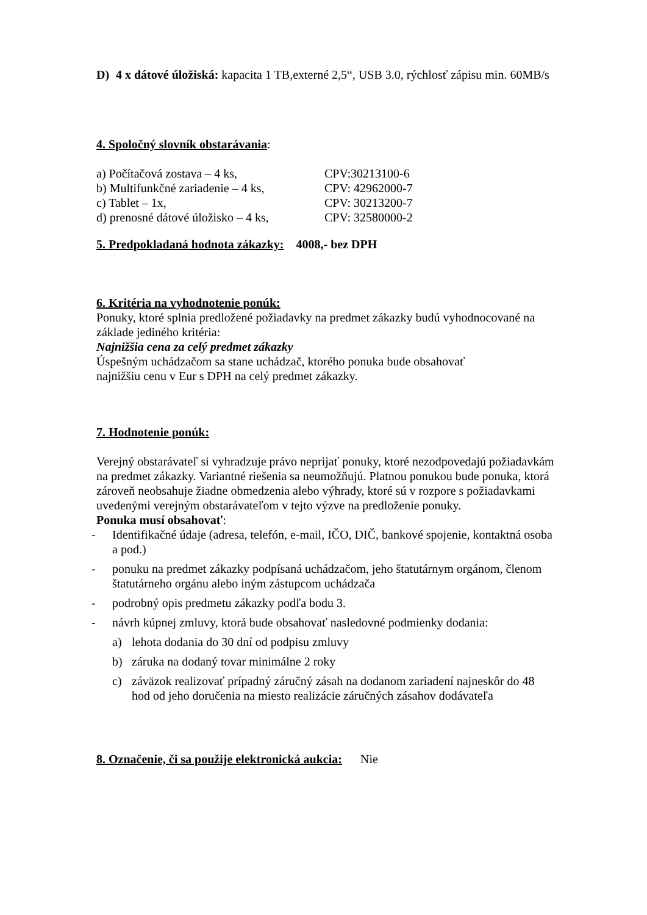D) 4 x dátové úložiská: kapacita 1 TB,externé 2,5“, USB 3.0, rýchlosť zápisu min. 60MB/s
4. Spoločný slovník obstarávania:
a) Počítačová zostava – 4 ks, CPV:30213100-6
b) Multifunkčné zariadenie – 4 ks, CPV: 42962000-7
c) Tablet – 1x, CPV: 30213200-7
d) prenosné dátové úložisko – 4 ks, CPV: 32580000-2
5. Predpokladaná hodnota zákazky: 4008,- bez DPH
6. Kritéria na vyhodnotenie ponúk:
Ponuky, ktoré splnia predložené požiadavky na predmet zákazky budú vyhodnocované na základe jediného kritéria:
Najnižšia cena za celý predmet zákazky
Úspešným uchádzačom sa stane uchádzač, ktorého ponuka bude obsahovať
najnižšiu cenu v Eur s DPH na celý predmet zákazky.
7. Hodnotenie ponúk:
Verejný obstarávateľ si vyhradzuje právo neprijať ponuky, ktoré nezodpovedajú požiadavkám na predmet zákazky. Variantné riešenia sa neumožňujú. Platnou ponukou bude ponuka, ktorá zároveň neobsahuje žiadne obmedzenia alebo výhrady, ktoré sú v rozpore s požiadavkami uvedenými verejným obstarávateľom v tejto výzve na predloženie ponuky.
Ponuka musí obsahovať:
- Identifikačné údaje (adresa, telefón, e-mail, IČO, DIČ, bankové spojenie, kontaktná osoba a pod.)
- ponuku na predmet zákazky podpísaná uchádzačom, jeho štatutárnym orgánom, členom štatutárneho orgánu alebo iným zástupcom uchádzača
- podrobný opis predmetu zákazky podľa bodu 3.
- návrh kúpnej zmluvy, ktorá bude obsahovať nasledovné podmienky dodania:
a) lehota dodania do 30 dní od podpisu zmluvy
b) záruka na dodaný tovar minimálne 2 roky
c) záväzok realizovať prípadný záručný zásah na dodanom zariadení najneskôr do 48 hod od jeho doručenia na miesto realizácie záručných zásahov dodávateľa
8. Označenie, či sa použije elektronická aukcia: Nie